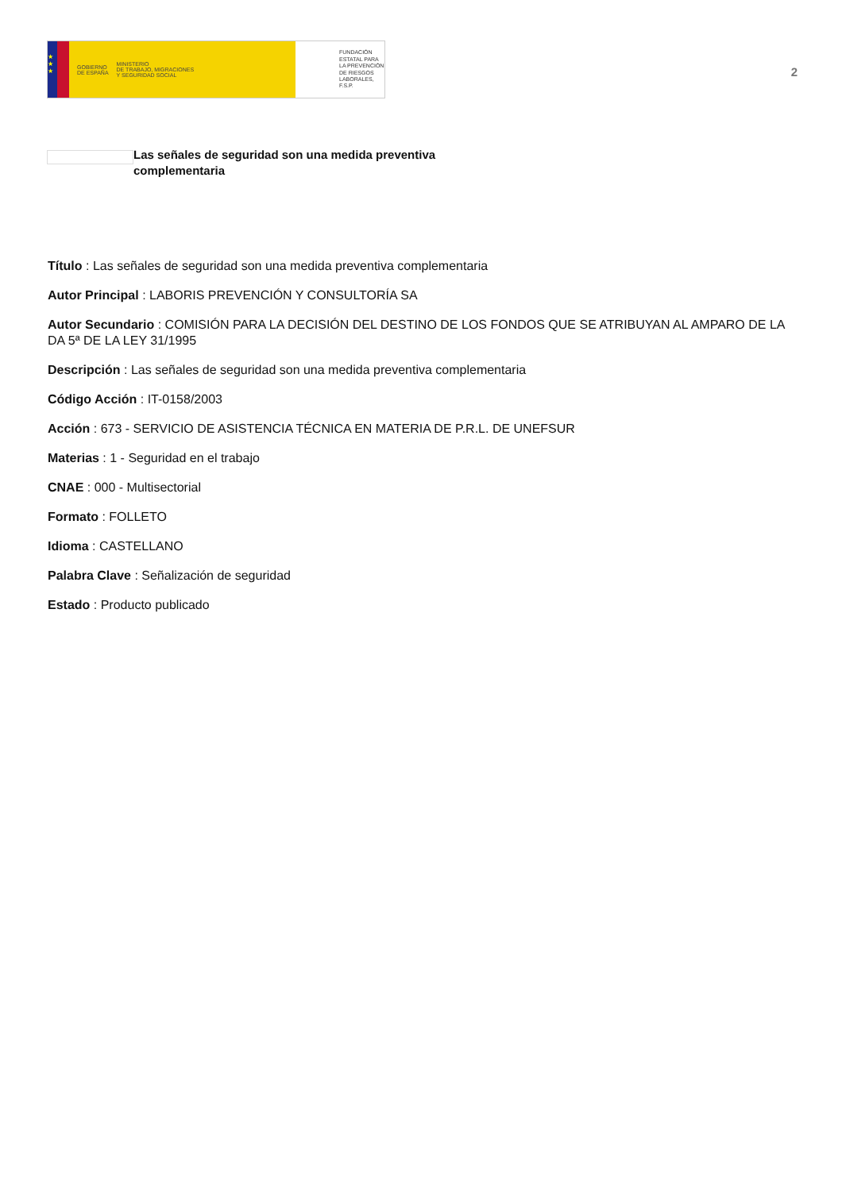★
★
★
GOBIERNO
DE ESPAÑA
MINISTERIO
DE TRABAJO, MIGRACIONES
Y SEGURIDAD SOCIAL
FUNDACIÓN
ESTATAL PARA
LA PREVENCIÓN
DE RIESGOS
LABORALES, F.S.P.
2
Las señales de seguridad son una medida preventiva complementaria
Título : Las señales de seguridad son una medida preventiva complementaria
Autor Principal : LABORIS PREVENCIÓN Y CONSULTORÍA SA
Autor Secundario : COMISIÓN PARA LA DECISIÓN DEL DESTINO DE LOS FONDOS QUE SE ATRIBUYAN AL AMPARO DE LA DA 5ª DE LA LEY 31/1995
Descripción : Las señales de seguridad son una medida preventiva complementaria
Código Acción : IT-0158/2003
Acción : 673 - SERVICIO DE ASISTENCIA TÉCNICA EN MATERIA DE P.R.L. DE UNEFSUR
Materias : 1 - Seguridad en el trabajo
CNAE : 000 - Multisectorial
Formato : FOLLETO
Idioma : CASTELLANO
Palabra Clave : Señalización de seguridad
Estado : Producto publicado